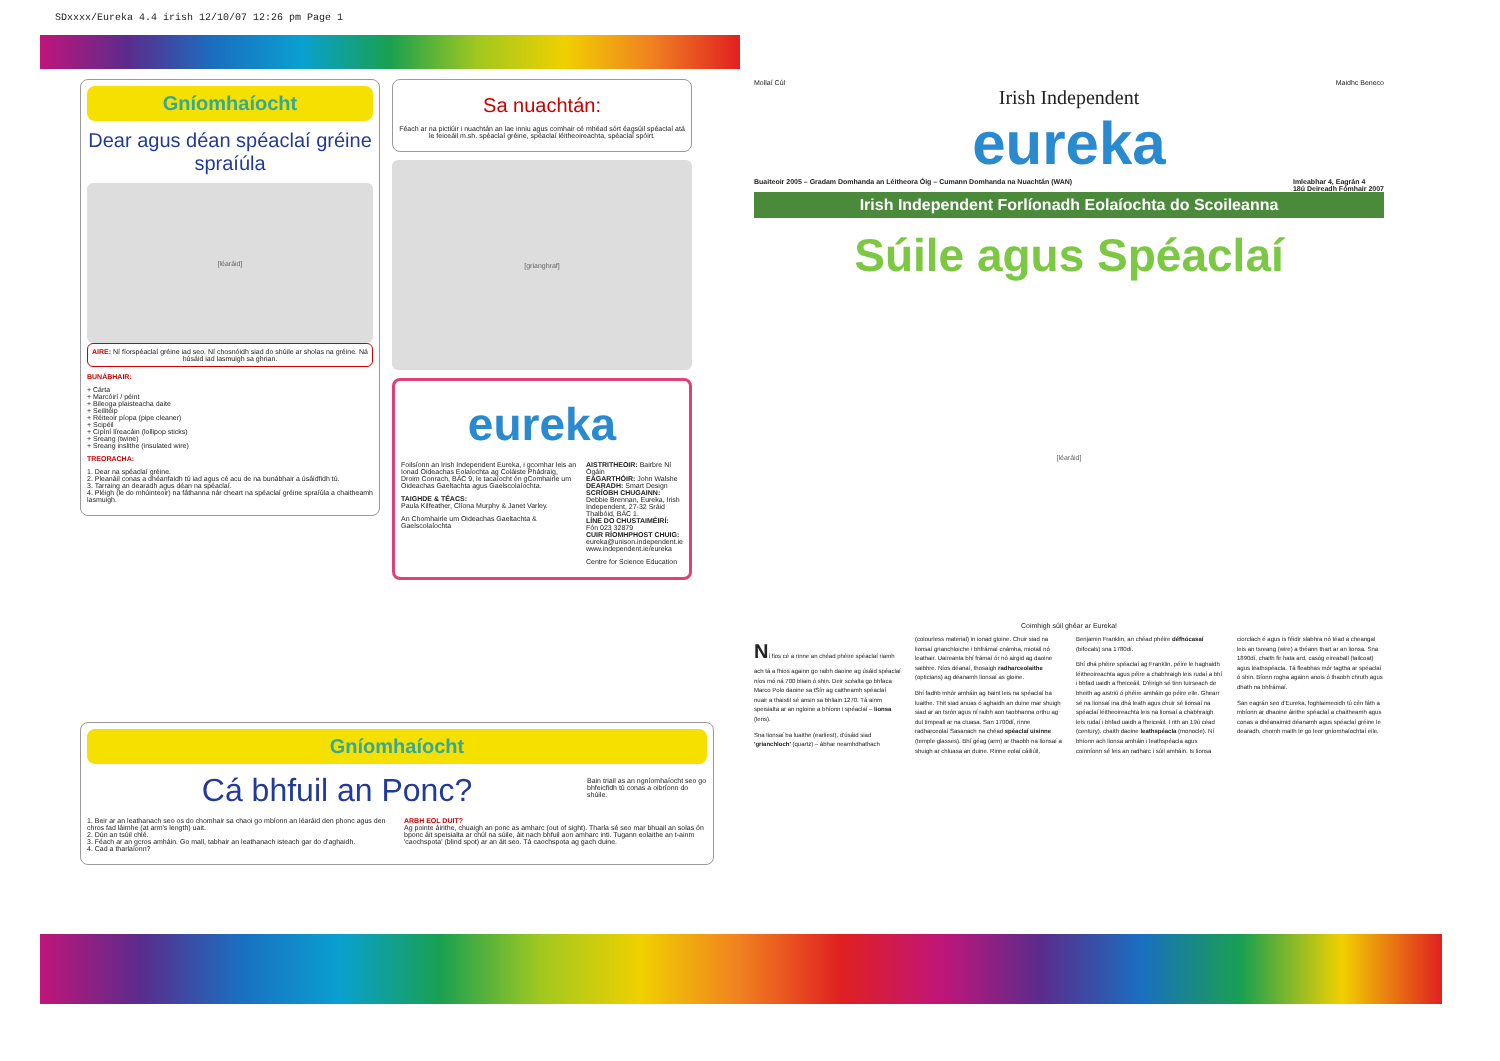SDxxxx/Eureka 4.4 irish 12/10/07 12:26 pm Page 1
Gníomhaíocht
Dear agus déan spéaclaí gréine spraíúla
[léaráid]
AIRE: Ní fíorspéaclaí gréine iad seo. Ní chosnóidh siad do shúile ar sholas na gréine. Ná húsáid iad lasmuigh sa ghrian.
BUNÁBHAIR:
+ Cárta
+ Marcóirí / péint
+ Bileoga plaisteacha daite
+ Seilitéip
+ Réiteoir píopa (pipe cleaner)
+ Scipéil
+ Cipíní líreacáin (lollipop sticks)
+ Sreang (twine)
+ Sreang inslithe (insulated wire)
TREORACHA:
1. Dear na spéaclaí gréine.
2. Pleanáil conas a dhéanfaidh tú iad agus cé acu de na bunábhair a úsáidfidh tú.
3. Tarraing an dearadh agus déan na spéaclaí.
4. Pléigh (le do mhúinteoir) na fáthanna nár cheart na spéaclaí gréine spraíúla a chaitheamh lasmuigh.
Sa nuachtán:
Féach ar na pictiúir i nuachtán an lae inniu agus comhair cé mhéad sórt éagsúil spéaclaí atá le feiceáil m.sh. spéaclaí gréine, spéaclaí léitheoireachta, spéaclaí spóirt.
[grianghraf]
eureka
Foilsíonn an Irish Independent Eureka, i gcomhar leis an Ionad Oideachas Eolaíochta ag Coláiste Phádraig, Droim Conrach, BÁC 9, le tacaíocht ón gComhairle um Oideachas Gaeltachta agus Gaelscolaíochta.
TAIGHDE & TÉACS:
Paula Kilfeather, Clíona Murphy & Janet Varley.
An Chomhairle um Oideachas Gaeltachta & Gaelscolaíochta
AISTRITHEOIR: Bairbre Ní Ógáin
EAGARTHÓIR: John Walshe
DEARADH: Smart Design
SCRÍOBH CHUGAINN:
Debbie Brennan, Eureka, Irish Independent, 27-32 Sráid Thalbóid, BÁC 1.
LÍNE DO CHUSTAIMÉIRÍ:
Fón 023 32879
CUIR RÍOMHPHOST CHUIG:
eureka@unison.independent.ie
www.independent.ie/eureka
Centre for Science Education
Mollaí Cúl Maidhc Beneco
Irish Independent
eureka
Buaiteoir 2005 – Gradam Domhanda an Léitheora Óig – Cumann Domhanda na Nuachtán (WAN) Imleabhar 4, Eagrán 4
18ú Deireadh Fómhair 2007
Irish Independent Forlíonadh Eolaíochta do Scoileanna
Súile agus Spéaclaí
[léaráid]
Coimhigh súil ghéar ar Eureka!
Ní fios cé a rinne an chéad phéire spéaclaí riamh ach tá a fhios againn go raibh daoine ag úsáid spéaclaí níos mó ná 700 bliain ó shin. Deir scéalta go bhfaca Marco Polo daoine sa tSín ag caitheamh spéaclaí nuair a thaistil sé ansin sa bhliain 1270. Tá ainm speisialta ar an ngloine a bhíonn i spéaclaí – lionsa (lens).
Sna lionsaí ba luaithe (earliest), d'úsáid siad 'grianchloch' (quartz) – ábhar neamhdhathach (colourless material) in ionad gloine. Chuir siad na lionsaí grianchloiche i bhfrámaí cnámha, miotail nó leathair. Uaireanta bhí frámaí ór nó airgid ag daoine saibhre. Níos déanaí, thosaigh radharceolaithe (opticians) ag déanamh lionsaí as gloine.
Bhí fadhb mhór amháin ag baint leis na spéaclaí ba luaithe. Thit siad anuas ó aghaidh an duine mar shuigh siad ar an tsrón agus ní raibh aon taobhanna orthu ag dul timpeall ar na cluasa. San 1700dí, rinne radharceolaí Sasanach na chéad spéaclaí uisinne (temple glasses). Bhí géag (arm) ar thaobh na lionsaí a shuigh ar chluasa an duine. Rinne eolaí cáiliúil, Benjamin Franklin, an chéad phéire défhócasaí (bifocals) sna 1780dí.
Bhí dhá phéire spéaclaí ag Franklin, péire le haghaidh léitheoireachta agus péire a chabhraigh leis rudaí a bhí i bhfad uaidh a fheiceáil. D'éirigh sé tinn tuirseach de bheith ag aistriú ó phéire amháin go péire eile. Ghearr sé na lionsaí ina dhá leath agus chuir sé lionsaí na spéaclaí léitheoireachta leis na lionsaí a chabhraigh leis rudaí i bhfad uaidh a fheiceáil. I rith an 19ú céad (century), chaith daoine leathspéacla (monocle). Ní bhíonn ach lionsa amháin i leathspéacla agus coinníonn sé leis an radharc i súil amháin. Is lionsa ciorclach é agus is féidir slabhra nó téad a cheangal leis an tsreang (wire) a théann thart ar an lionsa. Sna 1890dí, chaith fir hata ard, casóg eireaball (tailcoat) agus leathspéacla. Tá fleabhas mór tagtha ar spéaclaí ó shin. Bíonn rogha againn anois ó thaobh chruth agus dhath na bhfrámaí.
San eagrán seo d'Eureka, foghlaimeoidh tú cén fáth a mbíonn ar dhaoine áirithe spéaclaí a chaitheamh agus conas a dhéanaimid déanamh agus spéaclaí gréine le dearadh, chomh maith le go leor gníomhaíochtaí eile.
Gníomhaíocht
Cá bhfuil an Ponc?
Bain triail as an ngníomhaíocht seo go bhfeicfidh tú conas a oibríonn do shúile.
1. Beir ar an leathanach seo os do chomhair sa chaoi go mbíonn an léaráid den phonc agus den chros fad láimhe (at arm's length) uait.
2. Dún an tsúil chlé.
3. Féach ar an gcros amháin. Go mall, tabhair an leathanach isteach gar do d'aghaidh.
4. Cad a tharlaíonn?
ARBH EOL DUIT?
Ag pointe áirithe, chuaigh an ponc as amharc (out of sight). Tharla sé seo mar bhuail an solas ón bponc áit speisialta ar chúl na súile, áit nach bhfuil aon amharc inti. Tugann eolaithe an t-ainm 'caochspota' (blind spot) ar an áit seo. Tá caochspota ag gach duine.